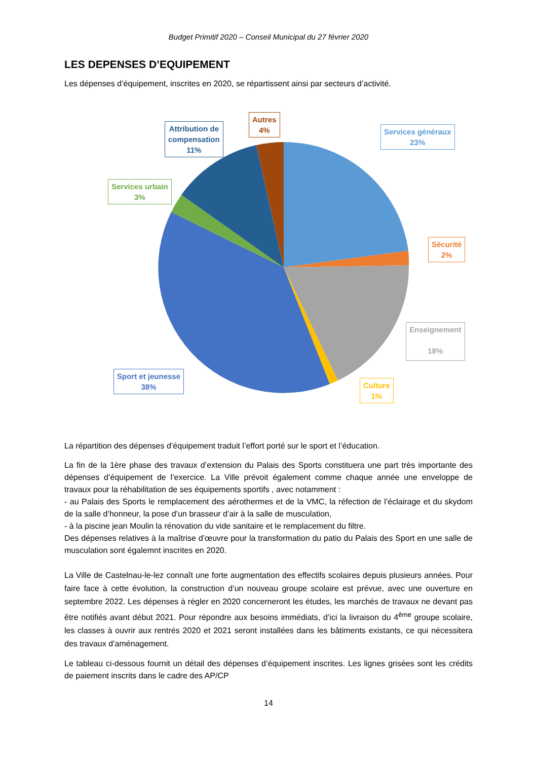Budget Primitif 2020 – Conseil Municipal du 27 février 2020
LES DEPENSES D’EQUIPEMENT
Les dépenses d’équipement, inscrites en 2020, se répartissent ainsi par secteurs d’activité.
Attribution de
compensation
11%
Autres
4%
Services généraux
23%
Services urbain
3%
Sécurité
2%
Enseignement
18%
Sport et jeunesse
38%
Culture
1%
La répartition des dépenses d’équipement traduit l’effort porté sur le sport et l’éducation.
La fin de la 1ère phase des travaux d’extension du Palais des Sports constituera une part très importante des dépenses d’équipement de l’exercice. La Ville prévoit également comme chaque année une enveloppe de travaux pour la réhabilitation de ses équipements sportifs , avec notamment :
- au Palais des Sports le remplacement des aérothermes et de la VMC, la réfection de l’éclairage et du skydom de la salle d’honneur, la pose d’un brasseur d’air à la salle de musculation,
- à la piscine jean Moulin la rénovation du vide sanitaire et le remplacement du filtre.
Des dépenses relatives à la maîtrise d’œuvre pour la transformation du patio du Palais des Sport en une salle de musculation sont égalemnt inscrites en 2020.
La Ville de Castelnau-le-lez connaît une forte augmentation des effectifs scolaires depuis plusieurs années. Pour faire face à cette évolution, la construction d’un nouveau groupe scolaire est prévue, avec une ouverture en septembre 2022. Les dépenses à régler en 2020 concerneront les études, les marchés de travaux ne devant pas être notifiés avant début 2021. Pour répondre aux besoins immédiats, d’ici la livraison du 4<sup>ème</sup> groupe scolaire, les classes à ouvrir aux rentrés 2020 et 2021 seront installées dans les bâtiments existants, ce qui nécessitera des travaux d’aménagement.
Le tableau ci-dessous fournit un détail des dépenses d’équipement inscrites. Les lignes grisées sont les crédits de paiement inscrits dans le cadre des AP/CP
14